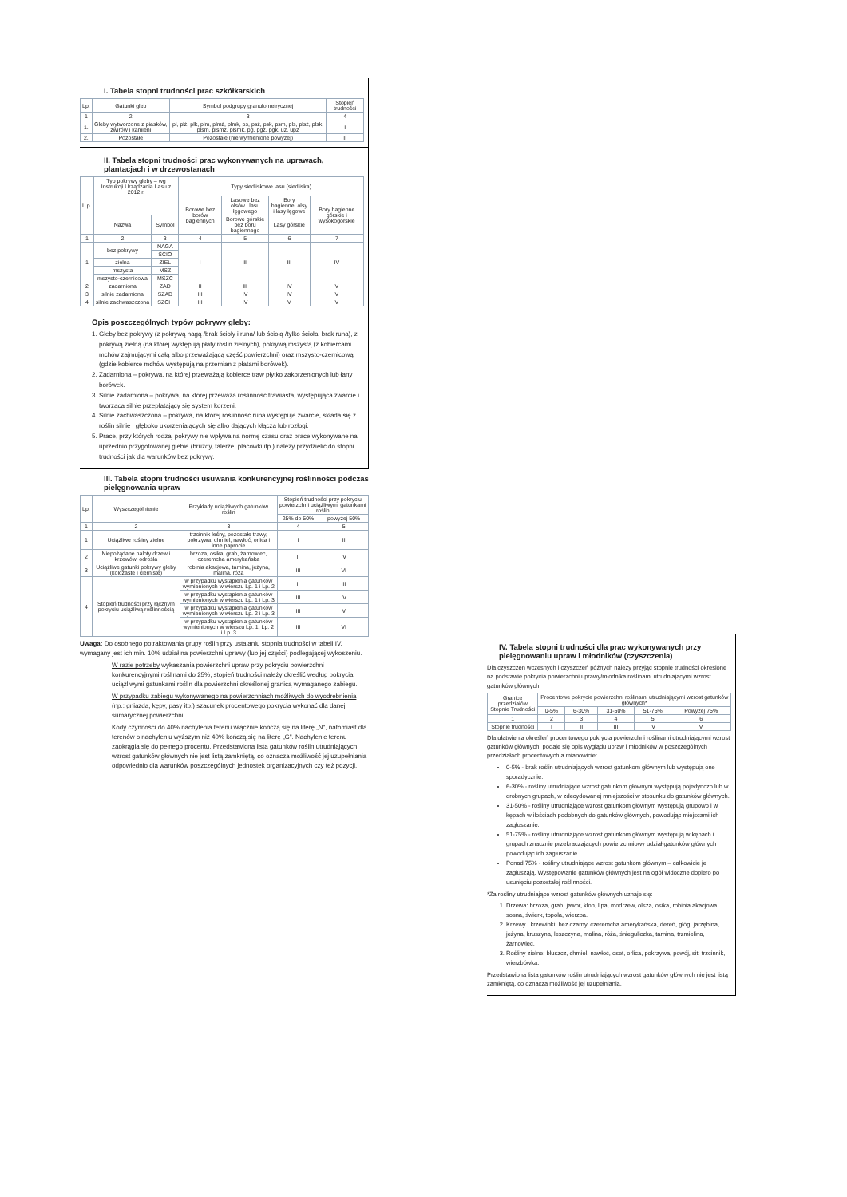I. Tabela stopni trudności prac szkółkarskich
| Lp. | Gatunki gleb | Symbol podgrupy granulometrycznej | Stopień trudności |
| --- | --- | --- | --- |
| 1 | 2 | 3 | 4 |
| 1. | Gleby wytworzone z piasków, żwirów i kamieni | pl, plż, plk, plm, plmż, plmk, ps, psż, psk, psm, pls, plsż, plsk, plsm, plsmż, plsmk, pg, pgż, pgk, uż, upż | I |
| 2. | Pozostałe | Pozostałe (nie wymienione powyżej) | II |
II. Tabela stopni trudności prac wykonywanych na uprawach, plantacjach i w drzewostanach
| L.p. | Typ pokrywy gleby – wg Instrukcji Urządzania Lasu z 2012 r. | | Typy siedliskowe lasu (siedliska) | | | |
| --- | --- | --- | --- | --- | --- | --- |
| | | | Borowe bez borów bagiennych | Lasowe bez olsów i lasu łęgowego | Bory bagienne, olsy i lasy łęgowe | Bory bagienne górskie i wysokogórskie |
| | Nazwa | Symbol | | Borowe górskie bez boru bagiennego | Lasy górskie | |
| 1 | 2 | 3 | 4 | 5 | 6 | 7 |
| 1 | bez pokrywy | NAGA | I | II | III | IV |
| | | ŚCIO | | | | |
| | zielna | ZIEL | | | | |
| | mszysta | MSZ | | | | |
| | mszysto-czernicowa | MSZC | | | | |
| 2 | zadarniona | ZAD | II | III | IV | V |
| 3 | silnie zadarniona | SZAD | III | IV | IV | V |
| 4 | silnie zachwaszczona | SZCH | III | IV | V | V |
Opis poszczególnych typów pokrywy gleby:
1. Gleby bez pokrywy (z pokrywą nagą /brak ścioły i runa/ lub ściołą /tylko ścioła, brak runa), z pokrywą zielną (na której występują płaty roślin zielnych), pokrywą mszystą (z kobiercami mchów zajmującymi całą albo przeważającą część powierzchni) oraz mszysto-czernicową (gdzie kobierce mchów występują na przemian z płatami borówek).
2. Zadarniona – pokrywa, na której przeważają kobierce traw płytko zakorzenionych lub łany borówek.
3. Silnie zadarniona – pokrywa, na której przeważa roślinność trawiasta, występująca zwarcie i tworząca silnie przeplatający się system korzeni.
4. Silnie zachwaszczona – pokrywa, na której roślinność runa występuje zwarcie, składa się z roślin silnie i głęboko ukorzeniających się albo dających kłącza lub rozłogi.
5. Prace, przy których rodzaj pokrywy nie wpływa na normę czasu oraz prace wykonywane na uprzednio przygotowanej glebie (bruzdy, talerze, placówki itp.) należy przydzielić do stopni trudności jak dla warunków bez pokrywy.
III. Tabela stopni trudności usuwania konkurencyjnej roślinności podczas pielęgnowania upraw
| Lp. | Wyszczególnienie | Przykłady uciążliwych gatunków roślin | Stopień trudności przy pokryciu powierzchni uciążliwymi gatunkami roślin | |
| --- | --- | --- | --- | --- |
| | | | 25% do 50% | powyżej 50% |
| 1 | 2 | 3 | 4 | 5 |
| 1 | Uciążliwe rośliny zielne | trzcinnik leśny, pozostałe trawy, pokrzywa, chmiel, nawłoć, orlica i inne paprocie | I | II |
| 2 | Niepożądane naloty drzew i krzewów, odrośla | brzoza, osika, grab, żarnowiec, czeremcha amerykańska | II | IV |
| 3 | Uciążliwe gatunki pokrywy gleby (kolczaste i cierniste) | robinia akacjowa, tarnina, jeżyna, malina, róża | III | VI |
| 4 | Stopień trudności przy łącznym pokryciu uciążliwą roślinnością | w przypadku wystąpienia gatunków wymienionych w wierszu Lp. 1 i Lp. 2 | II | III |
| | | w przypadku wystąpienia gatunków wymienionych w wierszu Lp. 1 i Lp. 3 | III | IV |
| | | w przypadku wystąpienia gatunków wymienionych w wierszu Lp. 2 i Lp. 3 | III | V |
| | | w przypadku wystąpienia gatunków wymienionych w wierszu Lp. 1, Lp. 2 i Lp. 3 | III | VI |
Uwaga: Do osobnego potraktowania grupy roślin przy ustalaniu stopnia trudności w tabeli IV. wymagany jest ich min. 10% udział na powierzchni uprawy (lub jej części) podlegającej wykoszeniu.
W razie potrzeby wykaszania powierzchni upraw przy pokryciu powierzchni konkurencyjnymi roślinami do 25%, stopień trudności należy określić według pokrycia uciążliwymi gatunkami roślin dla powierzchni określonej granicą wymaganego zabiegu.
W przypadku zabiegu wykonywanego na powierzchniach możliwych do wyodrębnienia (np.: gniazda, kępy, pasy itp.) szacunek procentowego pokrycia wykonać dla danej, sumarycznej powierzchni.
Kody czynności do 40% nachylenia terenu włącznie kończą się na literę „N", natomiast dla terenów o nachyleniu wyższym niż 40% kończą się na literę „G". Nachylenie terenu zaokrągla się do pełnego procentu. Przedstawiona lista gatunków roślin utrudniających wzrost gatunków głównych nie jest listą zamkniętą, co oznacza możliwość jej uzupełniania odpowiednio dla warunków poszczególnych jednostek organizacyjnych czy też pozycji.
IV. Tabela stopni trudności dla prac wykonywanych przy pielęgnowaniu upraw i młodników (czyszczenia)
Dla czyszczeń wczesnych i czyszczeń późnych należy przyjąć stopnie trudności określone na podstawie pokrycia powierzchni uprawy/młodnika roślinami utrudniającymi wzrost gatunków głównych:
| Granice przedziałów Stopnie Trudności | Procentowe pokrycie powierzchni roślinami utrudniającymi wzrost gatunków głównych* | | | | |
| --- | --- | --- | --- | --- | --- |
| | 0-5% | 6-30% | 31-50% | 51-75% | Powyżej 75% |
| 1 | 2 | 3 | 4 | 5 | 6 |
| Stopnie trudności | I | II | III | IV | V |
Dla ułatwienia określeń procentowego pokrycia powierzchni roślinami utrudniającymi wzrost gatunków głównych, podaje się opis wyglądu upraw i młodników w poszczególnych przedziałach procentowych a mianowicie:
0-5% - brak roślin utrudniających wzrost gatunkom głównym lub występują one sporadycznie.
6-30% - rośliny utrudniające wzrost gatunkom głównym występują pojedynczo lub w drobnych grupach, w zdecydowanej mniejszości w stosunku do gatunków głównych.
31-50% - rośliny utrudniające wzrost gatunkom głównym występują grupowo i w kępach w ilościach podobnych do gatunków głównych, powodując miejscami ich zagłuszanie.
51-75% - rośliny utrudniające wzrost gatunkom głównym występują w kępach i grupach znacznie przekraczających powierzchniowy udział gatunków głównych powodując ich zagłuszanie.
Ponad 75% - rośliny utrudniające wzrost gatunkom głównym – całkowicie je zagłuszają. Występowanie gatunków głównych jest na ogół widoczne dopiero po usunięciu pozostałej roślinności.
*Za rośliny utrudniające wzrost gatunków głównych uznaje się:
1. Drzewa: brzoza, grab, jawor, klon, lipa, modrzew, olsza, osika, robinia akacjowa, sosna, świerk, topola, wierzba.
2. Krzewy i krzewinki: bez czarny, czeremcha amerykańska, dereń, głóg, jarzębina, jeżyna, kruszyna, leszczyna, malina, róża, śnieguliczka, tarnina, trzmielina, żarnowiec.
3. Rośliny zielne: bluszcz, chmiel, nawłoć, oset, orlica, pokrzywa, powój, sit, trzcinnik, wierzbówka.
Przedstawiona lista gatunków roślin utrudniających wzrost gatunków głównych nie jest listą zamkniętą, co oznacza możliwość jej uzupełniania.